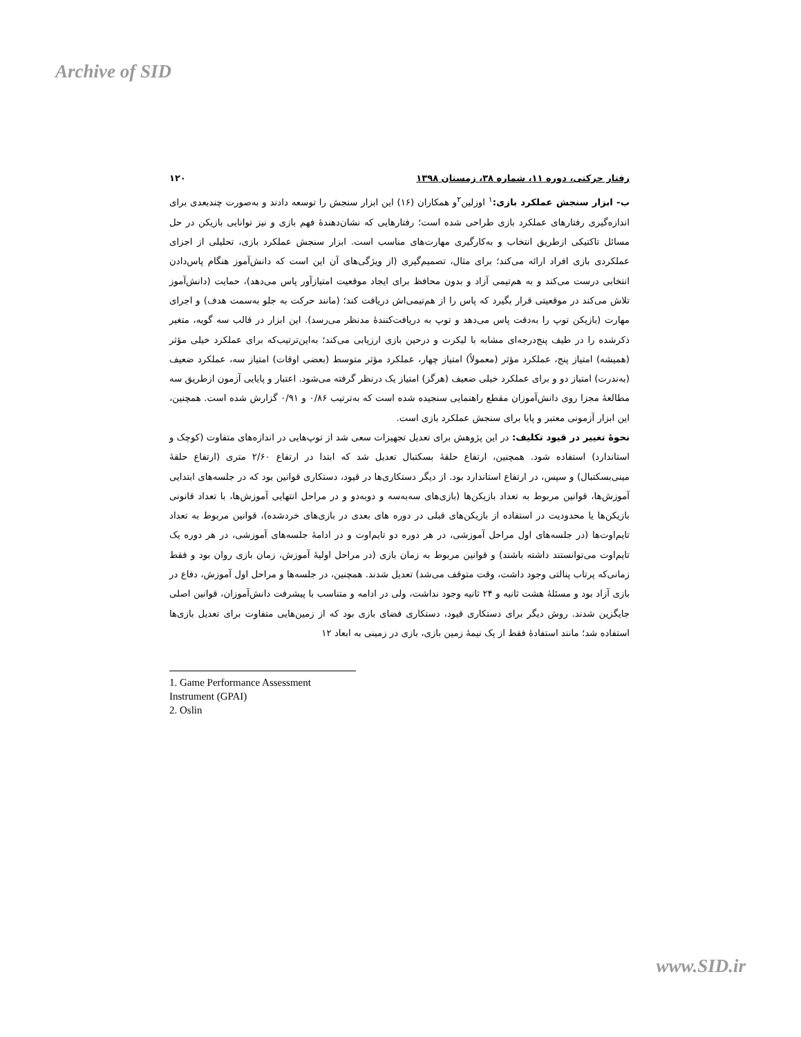Archive of SID
رفتار حرکتی، دوره ۱۱، شماره ۳۸، زمستان ۱۳۹۸ ۱۲۰
ب- ابزار سنجش عملکرد بازی:<sup>۱</sup> اوزلین<sup>۲</sup>و همکاران (۱۶) این ابزار سنجش را توسعه دادند و به‌صورت چندبعدی برای اندازه‌گیری رفتارهای عملکرد بازی طراحی شده است؛ رفتارهایی که نشان‌دهندهٔ فهم بازی و نیز توانایی بازیکن در حل مسائل تاکتیکی ازطریق انتخاب و به‌کارگیری مهارت‌های مناسب است. ابزار سنجش عملکرد بازی، تحلیلی از اجزای عملکردی بازی افراد ارائه می‌کند؛ برای مثال، تصمیم‌گیری (از ویژگی‌های آن این است که دانش‌آموز هنگام پاس‌دادن انتخابی درست می‌کند و به هم‌تیمی آزاد و بدون محافظ برای ایجاد موقعیت امتیازآور پاس می‌دهد)، حمایت (دانش‌آموز تلاش می‌کند در موقعیتی قرار بگیرد که پاس را از هم‌تیمی‌اش دریافت کند؛ (مانند حرکت به جلو به‌سمت هدف) و اجرای مهارت (بازیکن توپ را به‌دقت پاس می‌دهد و توپ به دریافت‌کنندهٔ مدنظر می‌رسد). این ابزار در قالب سه گویه، متغیر ذکرشده را در طیف پنج‌درجه‌ای مشابه با لیکرت و درحین بازی ارزیابی می‌کند؛ به‌این‌ترتیب‌که برای عملکرد خیلی مؤثر (همیشه) امتیاز پنج، عملکرد مؤثر (معمولاً) امتیاز چهار، عملکرد مؤثر متوسط (بعضی اوقات) امتیاز سه، عملکرد ضعیف (به‌ندرت) امتیاز دو و برای عملکرد خیلی ضعیف (هرگز) امتیاز یک درنظر گرفته می‌شود. اعتبار و پایایی آزمون ازطریق سه مطالعهٔ مجزا روی دانش‌آموزان مقطع راهنمایی سنجیده شده است که به‌ترتیب ۰/۸۶ و ۰/۹۱ گزارش شده است. همچنین، این ابزار آزمونی معتبر و پایا برای سنجش عملکرد بازی است.
نحوهٔ تغییر در قیود تکلیف: در این پژوهش برای تعدیل تجهیزات سعی شد از توپ‌هایی در اندازه‌های متفاوت (کوچک و استاندارد) استفاده شود. همچنین، ارتفاع حلقهٔ بسکتبال تعدیل شد که ابتدا در ارتفاع ۲/۶۰ متری (ارتفاع حلقهٔ مینی‌بسکتبال) و سپس، در ارتفاع استاندارد بود. از دیگر دستکاری‌ها در قیود، دستکاری قوانین بود که در جلسه‌های ابتدایی آموزش‌ها، قوانین مربوط به تعداد بازیکن‌ها (بازی‌های سه‌به‌سه و دوبه‌دو و در مراحل انتهایی آموزش‌ها، با تعداد قانونی بازیکن‌ها یا محدودیت در استفاده از بازیکن‌های قبلی در دوره های بعدی در بازی‌های خردشده)، قوانین مربوط به تعداد تایم‌اوت‌ها (در جلسه‌های اول مراحل آموزشی، در هر دوره دو تایم‌اوت و در ادامهٔ جلسه‌های آموزشی، در هر دوره یک تایم‌اوت می‌توانستند داشته باشند) و قوانین مربوط به زمان بازی (در مراحل اولیهٔ آموزش، زمان بازی روان بود و فقط زمانی‌که پرتاب پنالتی وجود داشت، وقت متوقف می‌شد) تعدیل شدند. همچنین، در جلسه‌ها و مراحل اول آموزش، دفاع در بازی آزاد بود و مسئلهٔ هشت ثانیه و ۲۴ ثانیه وجود نداشت، ولی در ادامه و متناسب با پیشرفت دانش‌آموزان، قوانین اصلی جایگزین شدند. روش دیگر برای دستکاری قیود، دستکاری فضای بازی بود که از زمین‌هایی متفاوت برای تعدیل بازی‌ها استفاده شد؛ مانند استفادهٔ فقط از یک نیمهٔ زمین بازی، بازی در زمینی به ابعاد ۱۲
1. Game Performance Assessment Instrument (GPAI)
2. Oslin
www.SID.ir